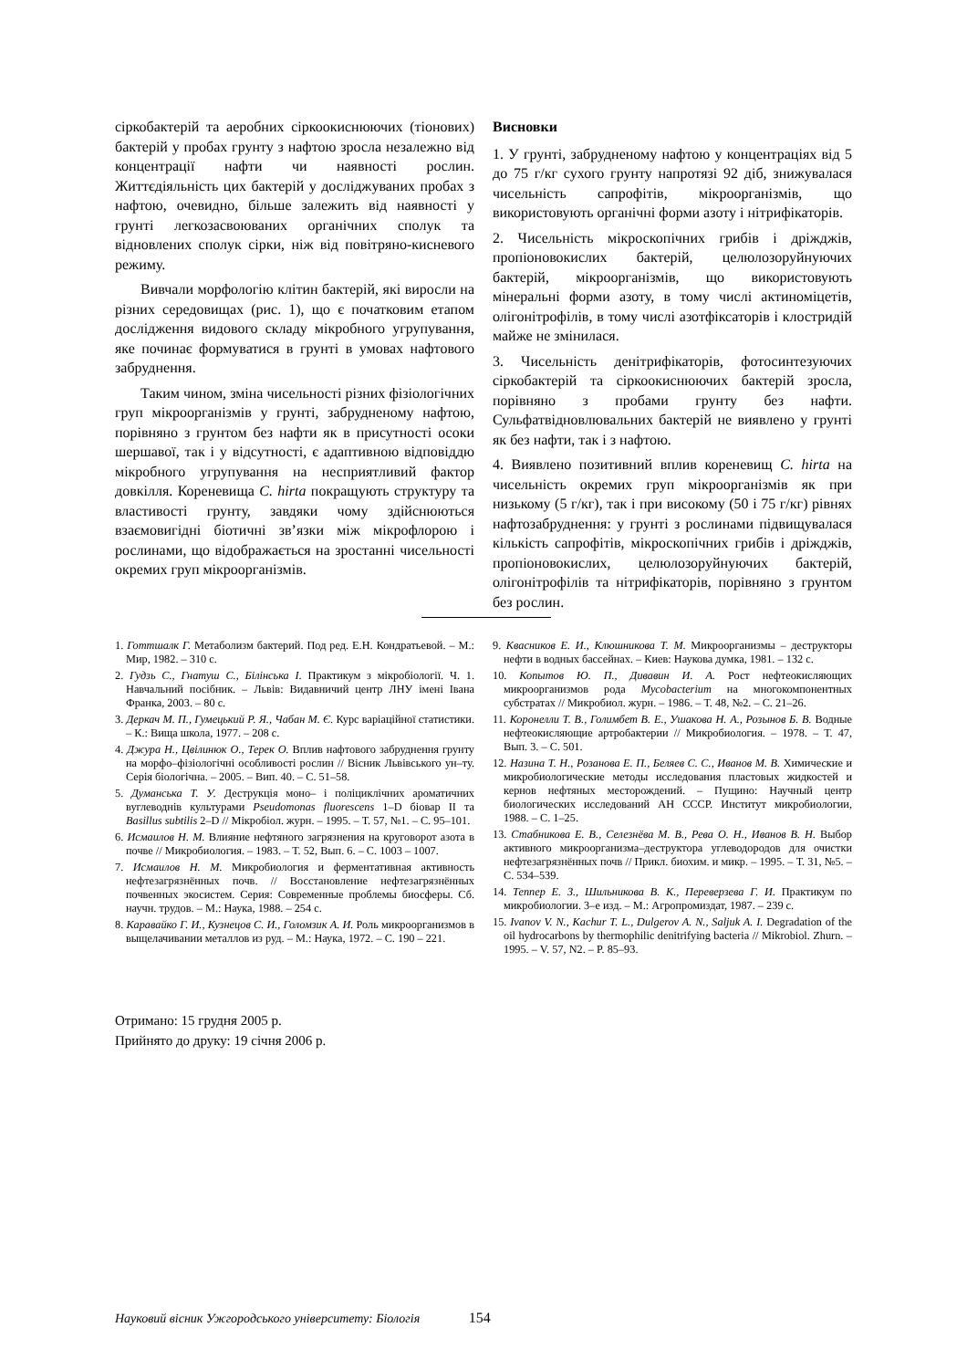сіркобактерій та аеробних сіркоокиснюючих (тіонових) бактерій у пробах грунту з нафтою зросла незалежно від концентрації нафти чи наявності рослин. Життєдіяльність цих бактерій у досліджуваних пробах з нафтою, очевидно, більше залежить від наявності у грунті легкозасвоюваних органічних сполук та відновлених сполук сірки, ніж від повітряно-кисневого режиму.
Вивчали морфологію клітин бактерій, які виросли на різних середовищах (рис. 1), що є початковим етапом дослідження видового складу мікробного угрупування, яке починає формуватися в грунті в умовах нафтового забруднення.
Таким чином, зміна чисельності різних фізіологічних груп мікроорганізмів у грунті, забрудненому нафтою, порівняно з грунтом без нафти як в присутності осоки шершавої, так і у відсутності, є адаптивною відповіддю мікробного угрупування на несприятливий фактор довкілля. Кореневища C. hirta покращують структуру та властивості грунту, завдяки чому здійснюються взаємовигідні біотичні зв’язки між мікрофлорою і рослинами, що відображається на зростанні чисельності окремих груп мікроорганізмів.
Висновки
1. У грунті, забрудненому нафтою у концентраціях від 5 до 75 г/кг сухого грунту напротязі 92 діб, знижувалася чисельність сапрофітів, мікроорганізмів, що використовують органічні форми азоту і нітрифікаторів.
2. Чисельність мікроскопічних грибів і дріжджів, пропіоновокислих бактерій, целюлозоруйнуючих бактерій, мікроорганізмів, що використовують мінеральні форми азоту, в тому числі актиноміцетів, олігонітрофілів, в тому числі азотфіксаторів і клостридій майже не змінилася.
3. Чисельність денітрифікаторів, фотосинтезуючих сіркобактерій та сіркоокиснюючих бактерій зросла, порівняно з пробами грунту без нафти. Сульфатвідновлювальних бактерій не виявлено у грунті як без нафти, так і з нафтою.
4. Виявлено позитивний вплив кореневищ C. hirta на чисельність окремих груп мікроорганізмів як при низькому (5 г/кг), так і при високому (50 і 75 г/кг) рівнях нафтозабруднення: у грунті з рослинами підвищувалася кількість сапрофітів, мікроскопічних грибів і дріжджів, пропіоновокислих, целюлозоруйнуючих бактерій, олігонітрофілів та нітрифікаторів, порівняно з грунтом без рослин.
1. Готтшалк Г. Метаболизм бактерий. Под ред. Е.Н. Кондратьевой. – М.: Мир, 1982. – 310 с.
2. Гудзь С., Гнатуш С., Білінська І. Практикум з мікробіології. Ч. 1. Навчальний посібник. – Львів: Видавничий центр ЛНУ імені Івана Франка, 2003. – 80 с.
3. Деркач М. П., Гумецький Р. Я., Чабан М. Є. Курс варіаційної статистики. – К.: Вища школа, 1977. – 208 с.
4. Джура Н., Цвілинюк О., Терек О. Вплив нафтового забруднення грунту на морфо–фізіологічні особливості рослин // Вісник Львівського ун–ту. Серія біологічна. – 2005. – Вип. 40. – С. 51–58.
5. Думанська Т. У. Деструкція моно– і поліциклічних ароматичних вуглеводнів культурами Pseudomonas fluorescens 1–D біовар II та Basillus subtilis 2–D // Мікробіол. журн. – 1995. – Т. 57, №1. – С. 95–101.
6. Исмаилов Н. М. Влияние нефтяного загрязнения на круговорот азота в почве // Микробиология. – 1983. – Т. 52, Вып. 6. – С. 1003 – 1007.
7. Исмаилов Н. М. Микробиология и ферментативная активность нефтезагрязнённых почв. // Восстановление нефтезагрязнённых почвенных экосистем. Серия: Современные проблемы биосферы. Сб. научн. трудов. – М.: Наука, 1988. – 254 с.
8. Каравайко Г. И., Кузнецов С. И., Голомзик А. И. Роль микроорганизмов в выщелачивании металлов из руд. – М.: Наука, 1972. – С. 190 – 221.
9. Квасников Е. И., Клюшникова Т. М. Микроорганизмы – деструкторы нефти в водных бассейнах. – Киев: Наукова думка, 1981. – 132 с.
10. Копытов Ю. П., Дивавин И. А. Рост нефтеокисляющих микроорганизмов рода Mycobacterium на многокомпонентных субстратах // Микробиол. журн. – 1986. – Т. 48, №2. – С. 21–26.
11. Коронелли Т. В., Голимбет В. Е., Ушакова Н. А., Розынов Б. В. Водные нефтеокисляющие артробактерии // Микробиология. – 1978. – Т. 47, Вып. 3. – С. 501.
12. Назина Т. Н., Розанова Е. П., Беляев С. С., Иванов М. В. Химические и микробиологические методы исследования пластовых жидкостей и кернов нефтяных месторождений. – Пущино: Научный центр биологических исследований АН СССР. Институт микробиологии, 1988. – С. 1–25.
13. Стабникова Е. В., Селезнёва М. В., Рева О. Н., Иванов В. Н. Выбор активного микроорганизма–деструктора углеводородов для очистки нефтезагрязнённых почв // Прикл. биохим. и микр. – 1995. – Т. 31, №5. – С. 534–539.
14. Теппер Е. З., Шильникова В. К., Переверзева Г. И. Практикум по микробиологии. 3–е изд. – М.: Агропромиздат, 1987. – 239 с.
15. Ivanov V. N., Kachur T. L., Dulgerov A. N., Saljuk A. I. Degradation of the oil hydrocarbons by thermophilic denitrifying bacteria // Mikrobiol. Zhurn. – 1995. – V. 57, N2. – P. 85–93.
Отримано: 15 грудня 2005 р.
Прийнято до друку: 19 січня 2006 р.
Науковий вісник Ужгородського університету: Біологія 154